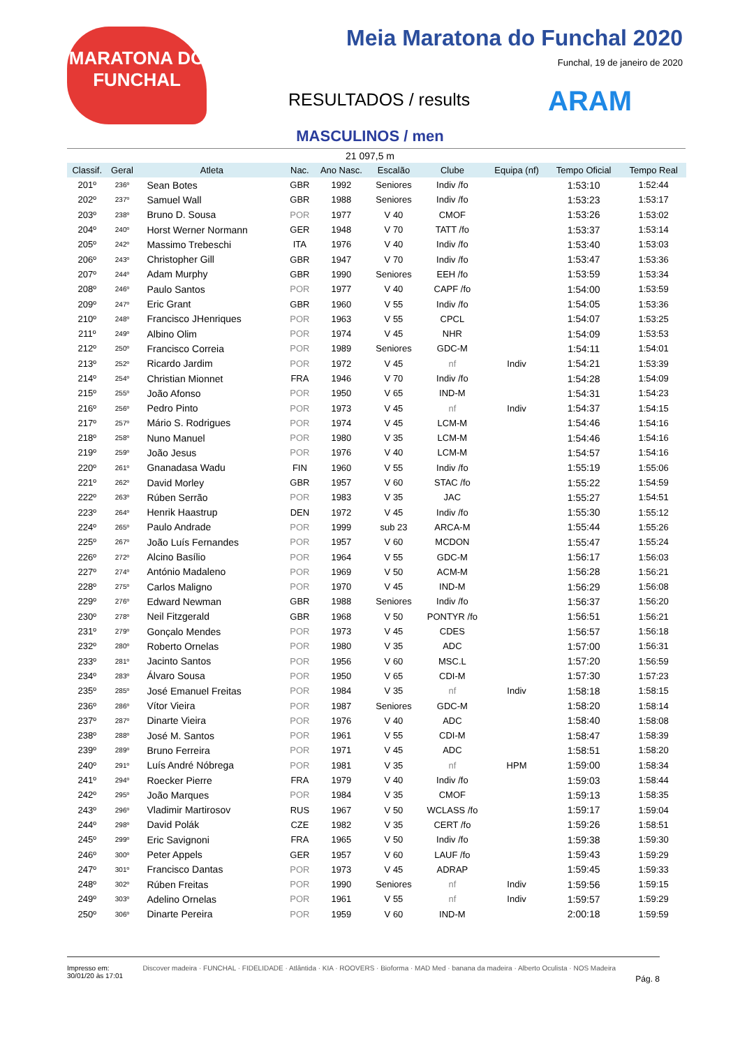MARATONA DO FUNCHAL
Meia Maratona do Funchal 2020
Funchal, 19 de janeiro de 2020
RESULTADOS / results ARAM
MASCULINOS / men
21 097,5 m
| Classif. | Geral | Atleta | Nac. | Ano Nasc. | Escalão | Clube | Equipa (nf) | Tempo Oficial | Tempo Real |
| --- | --- | --- | --- | --- | --- | --- | --- | --- | --- |
| 201º | 236º | Sean Botes | GBR | 1992 | Seniores | Indiv /fo | | 1:53:10 | 1:52:44 |
| 202º | 237º | Samuel Wall | GBR | 1988 | Seniores | Indiv /fo | | 1:53:23 | 1:53:17 |
| 203º | 238º | Bruno D. Sousa | POR | 1977 | V 40 | CMOF | | 1:53:26 | 1:53:02 |
| 204º | 240º | Horst Werner Normann | GER | 1948 | V 70 | TATT /fo | | 1:53:37 | 1:53:14 |
| 205º | 242º | Massimo Trebeschi | ITA | 1976 | V 40 | Indiv /fo | | 1:53:40 | 1:53:03 |
| 206º | 243º | Christopher Gill | GBR | 1947 | V 70 | Indiv /fo | | 1:53:47 | 1:53:36 |
| 207º | 244º | Adam Murphy | GBR | 1990 | Seniores | EEH /fo | | 1:53:59 | 1:53:34 |
| 208º | 246º | Paulo Santos | POR | 1977 | V 40 | CAPF /fo | | 1:54:00 | 1:53:59 |
| 209º | 247º | Eric Grant | GBR | 1960 | V 55 | Indiv /fo | | 1:54:05 | 1:53:36 |
| 210º | 248º | Francisco JHenriques | POR | 1963 | V 55 | CPCL | | 1:54:07 | 1:53:25 |
| 211º | 249º | Albino Olim | POR | 1974 | V 45 | NHR | | 1:54:09 | 1:53:53 |
| 212º | 250º | Francisco Correia | POR | 1989 | Seniores | GDC-M | | 1:54:11 | 1:54:01 |
| 213º | 252º | Ricardo Jardim | POR | 1972 | V 45 | nf | Indiv | 1:54:21 | 1:53:39 |
| 214º | 254º | Christian Mionnet | FRA | 1946 | V 70 | Indiv /fo | | 1:54:28 | 1:54:09 |
| 215º | 255º | João Afonso | POR | 1950 | V 65 | IND-M | | 1:54:31 | 1:54:23 |
| 216º | 256º | Pedro Pinto | POR | 1973 | V 45 | nf | Indiv | 1:54:37 | 1:54:15 |
| 217º | 257º | Mário S. Rodrigues | POR | 1974 | V 45 | LCM-M | | 1:54:46 | 1:54:16 |
| 218º | 258º | Nuno Manuel | POR | 1980 | V 35 | LCM-M | | 1:54:46 | 1:54:16 |
| 219º | 259º | João Jesus | POR | 1976 | V 40 | LCM-M | | 1:54:57 | 1:54:16 |
| 220º | 261º | Gnanadasa Wadu | FIN | 1960 | V 55 | Indiv /fo | | 1:55:19 | 1:55:06 |
| 221º | 262º | David Morley | GBR | 1957 | V 60 | STAC /fo | | 1:55:22 | 1:54:59 |
| 222º | 263º | Rúben Serrão | POR | 1983 | V 35 | JAC | | 1:55:27 | 1:54:51 |
| 223º | 264º | Henrik Haastrup | DEN | 1972 | V 45 | Indiv /fo | | 1:55:30 | 1:55:12 |
| 224º | 265º | Paulo Andrade | POR | 1999 | sub 23 | ARCA-M | | 1:55:44 | 1:55:26 |
| 225º | 267º | João Luís Fernandes | POR | 1957 | V 60 | MCDON | | 1:55:47 | 1:55:24 |
| 226º | 272º | Alcino Basílio | POR | 1964 | V 55 | GDC-M | | 1:56:17 | 1:56:03 |
| 227º | 274º | António Madaleno | POR | 1969 | V 50 | ACM-M | | 1:56:28 | 1:56:21 |
| 228º | 275º | Carlos Maligno | POR | 1970 | V 45 | IND-M | | 1:56:29 | 1:56:08 |
| 229º | 276º | Edward Newman | GBR | 1988 | Seniores | Indiv /fo | | 1:56:37 | 1:56:20 |
| 230º | 278º | Neil Fitzgerald | GBR | 1968 | V 50 | PONTYR /fo | | 1:56:51 | 1:56:21 |
| 231º | 279º | Gonçalo Mendes | POR | 1973 | V 45 | CDES | | 1:56:57 | 1:56:18 |
| 232º | 280º | Roberto Ornelas | POR | 1980 | V 35 | ADC | | 1:57:00 | 1:56:31 |
| 233º | 281º | Jacinto Santos | POR | 1956 | V 60 | MSC.L | | 1:57:20 | 1:56:59 |
| 234º | 283º | Álvaro Sousa | POR | 1950 | V 65 | CDI-M | | 1:57:30 | 1:57:23 |
| 235º | 285º | José Emanuel Freitas | POR | 1984 | V 35 | nf | Indiv | 1:58:18 | 1:58:15 |
| 236º | 286º | Vítor Vieira | POR | 1987 | Seniores | GDC-M | | 1:58:20 | 1:58:14 |
| 237º | 287º | Dinarte Vieira | POR | 1976 | V 40 | ADC | | 1:58:40 | 1:58:08 |
| 238º | 288º | José M. Santos | POR | 1961 | V 55 | CDI-M | | 1:58:47 | 1:58:39 |
| 239º | 289º | Bruno Ferreira | POR | 1971 | V 45 | ADC | | 1:58:51 | 1:58:20 |
| 240º | 291º | Luís André Nóbrega | POR | 1981 | V 35 | nf | HPM | 1:59:00 | 1:58:34 |
| 241º | 294º | Roecker Pierre | FRA | 1979 | V 40 | Indiv /fo | | 1:59:03 | 1:58:44 |
| 242º | 295º | João Marques | POR | 1984 | V 35 | CMOF | | 1:59:13 | 1:58:35 |
| 243º | 296º | Vladimir Martirosov | RUS | 1967 | V 50 | WCLASS /fo | | 1:59:17 | 1:59:04 |
| 244º | 298º | David Polák | CZE | 1982 | V 35 | CERT /fo | | 1:59:26 | 1:58:51 |
| 245º | 299º | Eric Savignoni | FRA | 1965 | V 50 | Indiv /fo | | 1:59:38 | 1:59:30 |
| 246º | 300º | Peter Appels | GER | 1957 | V 60 | LAUF /fo | | 1:59:43 | 1:59:29 |
| 247º | 301º | Francisco Dantas | POR | 1973 | V 45 | ADRAP | | 1:59:45 | 1:59:33 |
| 248º | 302º | Rúben Freitas | POR | 1990 | Seniores | nf | Indiv | 1:59:56 | 1:59:15 |
| 249º | 303º | Adelino Ornelas | POR | 1961 | V 55 | nf | Indiv | 1:59:57 | 1:59:29 |
| 250º | 306º | Dinarte Pereira | POR | 1959 | V 60 | IND-M | | 2:00:18 | 1:59:59 |
Impresso em:
30/01/20 às 17:01
Discover madeira · FUNCHAL · FIDELIDADE · Atlântida · KIA · ROOVERS · Bioforma · MAD Med · banana da madeira · Alberto Oculista · NOS Madeira
Pág. 8